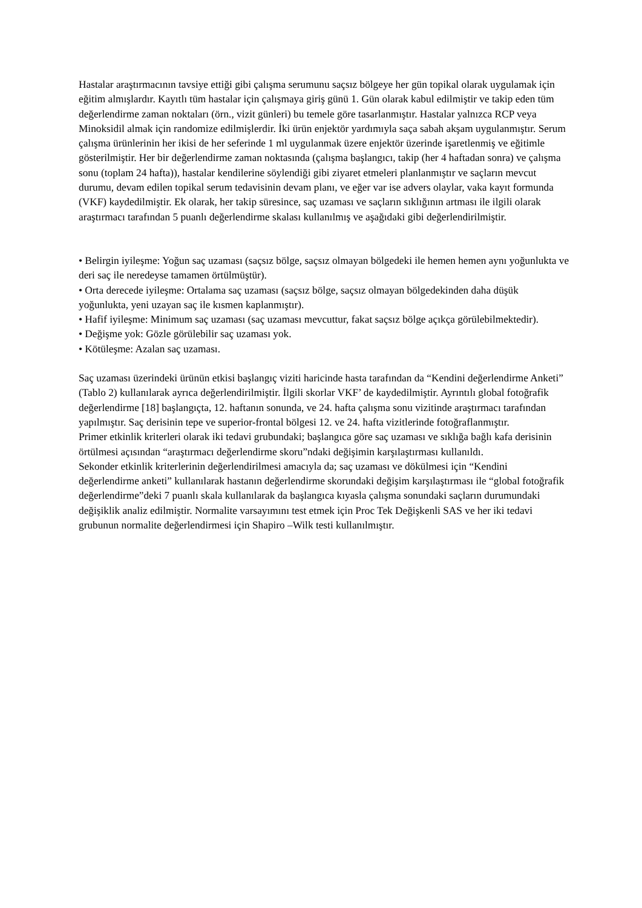Hastalar araştırmacının tavsiye ettiği gibi çalışma serumunu saçsız bölgeye her gün topikal olarak uygulamak için eğitim almışlardır. Kayıtlı tüm hastalar için çalışmaya giriş günü 1. Gün olarak kabul edilmiştir ve takip eden tüm değerlendirme zaman noktaları (örn., vizit günleri) bu temele göre tasarlanmıştır. Hastalar yalnızca RCP veya Minoksidil almak için randomize edilmişlerdir. İki ürün enjektör yardımıyla saça sabah akşam uygulanmıştır. Serum çalışma ürünlerinin her ikisi de her seferinde 1 ml uygulanmak üzere enjektör üzerinde işaretlenmiş ve eğitimle gösterilmiştir. Her bir değerlendirme zaman noktasında (çalışma başlangıcı, takip (her 4 haftadan sonra) ve çalışma sonu (toplam 24 hafta)), hastalar kendilerine söylendiği gibi ziyaret etmeleri planlanmıştır ve saçların mevcut durumu, devam edilen topikal serum tedavisinin devam planı, ve eğer var ise advers olaylar, vaka kayıt formunda (VKF) kaydedilmiştir. Ek olarak, her takip süresince, saç uzaması ve saçların sıklığının artması ile ilgili olarak araştırmacı tarafından 5 puanlı değerlendirme skalası kullanılmış ve aşağıdaki gibi değerlendirilmiştir.
• Belirgin iyileşme: Yoğun saç uzaması (saçsız bölge, saçsız olmayan bölgedeki ile hemen hemen aynı yoğunlukta ve deri saç ile neredeyse tamamen örtülmüştür).
• Orta derecede iyileşme: Ortalama saç uzaması (saçsız bölge, saçsız olmayan bölgedekinden daha düşük yoğunlukta, yeni uzayan saç ile kısmen kaplanmıştır).
• Hafif iyileşme: Minimum saç uzaması (saç uzaması mevcuttur, fakat saçsız bölge açıkça görülebilmektedir).
• Değişme yok: Gözle görülebilir saç uzaması yok.
• Kötüleşme: Azalan saç uzaması.
Saç uzaması üzerindeki ürünün etkisi başlangıç viziti haricinde hasta tarafından da “Kendini değerlendirme Anketi” (Tablo 2) kullanılarak ayrıca değerlendirilmiştir. İlgili skorlar VKF’ de kaydedilmiştir. Ayrıntılı global fotoğrafik değerlendirme [18] başlangıçta, 12. haftanın sonunda, ve 24. hafta çalışma sonu vizitinde araştırmacı tarafından yapılmıştır. Saç derisinin tepe ve superior-frontal bölgesi 12. ve 24. hafta vizitlerinde fotoğraflanmıştır.
Primer etkinlik kriterleri olarak iki tedavi grubundaki; başlangıca göre saç uzaması ve sıklığa bağlı kafa derisinin örtülmesi açısından “araştırmacı değerlendirme skoru”ndaki değişimin karşılaştırması kullanıldı.
Sekonder etkinlik kriterlerinin değerlendirilmesi amacıyla da; saç uzaması ve dökülmesi için “Kendini değerlendirme anketi” kullanılarak hastanın değerlendirme skorundaki değişim karşılaştırması ile “global fotoğrafik değerlendirme”deki 7 puanlı skala kullanılarak da başlangıca kıyasla çalışma sonundaki saçların durumundaki değişiklik analiz edilmiştir. Normalite varsayımını test etmek için Proc Tek Değişkenli SAS ve her iki tedavi grubunun normalite değerlendirmesi için Shapiro –Wilk testi kullanılmıştır.